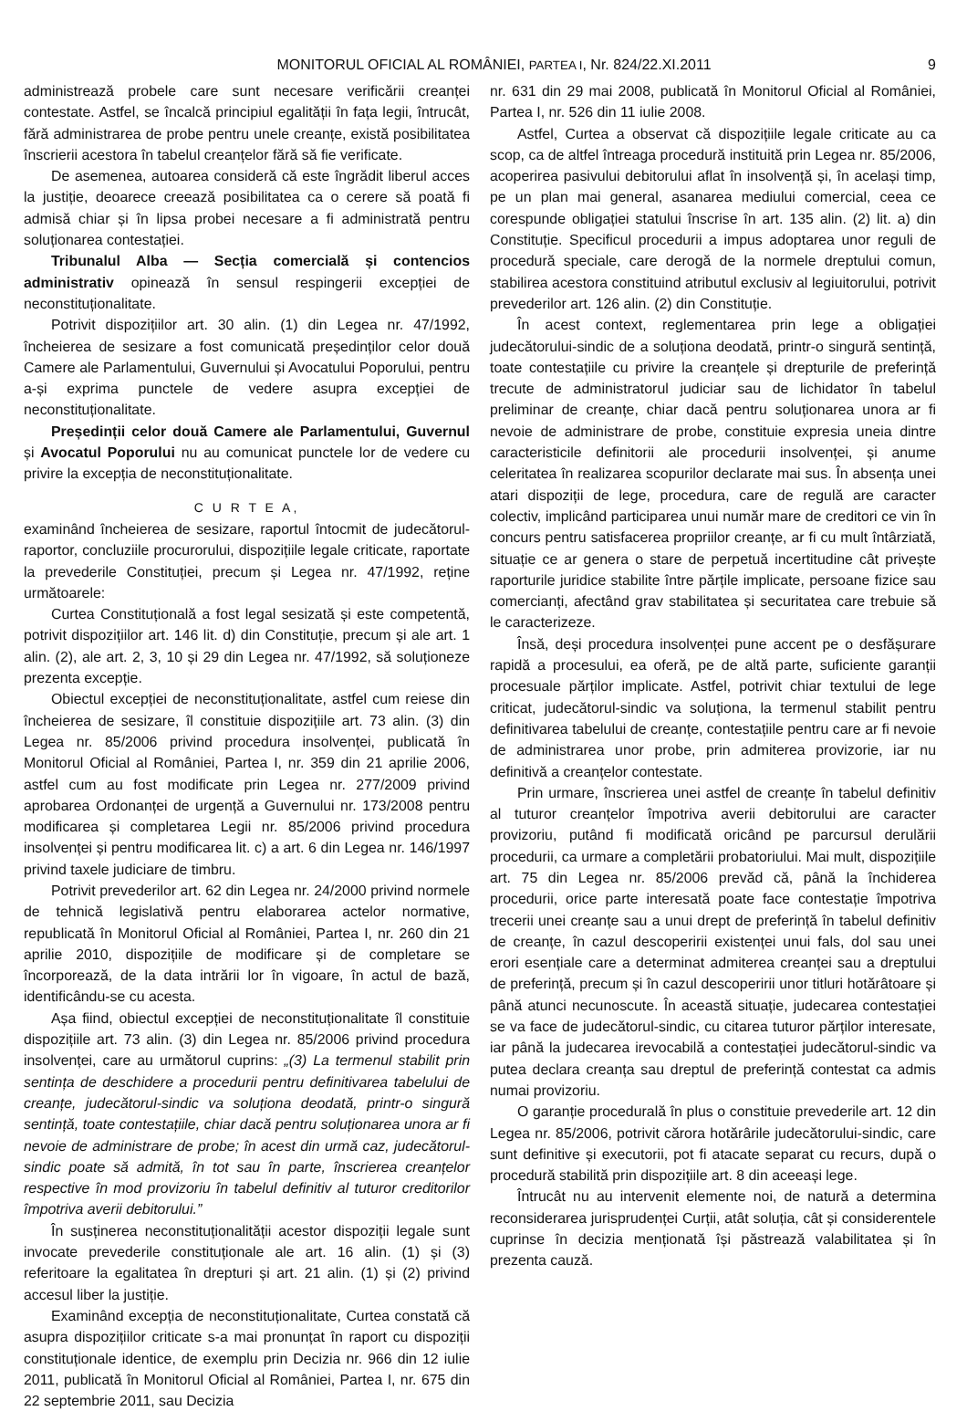MONITORUL OFICIAL AL ROMÂNIEI, PARTEA I, Nr. 824/22.XI.2011 9
administrează probele care sunt necesare verificării creanței contestate. Astfel, se încalcă principiul egalității în fața legii, întrucât, fără administrarea de probe pentru unele creanțe, există posibilitatea înscrierii acestora în tabelul creanțelor fără să fie verificate.
De asemenea, autoarea consideră că este îngrădit liberul acces la justiție, deoarece creează posibilitatea ca o cerere să poată fi admisă chiar și în lipsa probei necesare a fi administrată pentru soluționarea contestației.
Tribunalul Alba — Secția comercială și contencios administrativ opinează în sensul respingerii excepției de neconstituționalitate.
Potrivit dispozițiilor art. 30 alin. (1) din Legea nr. 47/1992, încheierea de sesizare a fost comunicată președinților celor două Camere ale Parlamentului, Guvernului și Avocatului Poporului, pentru a-și exprima punctele de vedere asupra excepției de neconstituționalitate.
Președinții celor două Camere ale Parlamentului, Guvernul și Avocatul Poporului nu au comunicat punctele lor de vedere cu privire la excepția de neconstituționalitate.
C U R T E A,
examinând încheierea de sesizare, raportul întocmit de judecătorul-raportor, concluziile procurorului, dispozițiile legale criticate, raportate la prevederile Constituției, precum și Legea nr. 47/1992, reține următoarele:
Curtea Constituțională a fost legal sesizată și este competentă, potrivit dispozițiilor art. 146 lit. d) din Constituție, precum și ale art. 1 alin. (2), ale art. 2, 3, 10 și 29 din Legea nr. 47/1992, să soluționeze prezenta excepție.
Obiectul excepției de neconstituționalitate, astfel cum reiese din încheierea de sesizare, îl constituie dispozițiile art. 73 alin. (3) din Legea nr. 85/2006 privind procedura insolvenței, publicată în Monitorul Oficial al României, Partea I, nr. 359 din 21 aprilie 2006, astfel cum au fost modificate prin Legea nr. 277/2009 privind aprobarea Ordonanței de urgență a Guvernului nr. 173/2008 pentru modificarea și completarea Legii nr. 85/2006 privind procedura insolvenței și pentru modificarea lit. c) a art. 6 din Legea nr. 146/1997 privind taxele judiciare de timbru.
Potrivit prevederilor art. 62 din Legea nr. 24/2000 privind normele de tehnică legislativă pentru elaborarea actelor normative, republicată în Monitorul Oficial al României, Partea I, nr. 260 din 21 aprilie 2010, dispozițiile de modificare și de completare se încorporează, de la data intrării lor în vigoare, în actul de bază, identificându-se cu acesta.
Așa fiind, obiectul excepției de neconstituționalitate îl constituie dispozițiile art. 73 alin. (3) din Legea nr. 85/2006 privind procedura insolvenței, care au următorul cuprins: „(3) La termenul stabilit prin sentința de deschidere a procedurii pentru definitivarea tabelului de creanțe, judecătorul-sindic va soluționa deodată, printr-o singură sentință, toate contestațiile, chiar dacă pentru soluționarea unora ar fi nevoie de administrare de probe; în acest din urmă caz, judecătorul-sindic poate să admită, în tot sau în parte, înscrierea creanțelor respective în mod provizoriu în tabelul definitiv al tuturor creditorilor împotriva averii debitorului.”
În susținerea neconstituționalității acestor dispoziții legale sunt invocate prevederile constituționale ale art. 16 alin. (1) și (3) referitoare la egalitatea în drepturi și art. 21 alin. (1) și (2) privind accesul liber la justiție.
Examinând excepția de neconstituționalitate, Curtea constată că asupra dispozițiilor criticate s-a mai pronunțat în raport cu dispoziții constituționale identice, de exemplu prin Decizia nr. 966 din 12 iulie 2011, publicată în Monitorul Oficial al României, Partea I, nr. 675 din 22 septembrie 2011, sau Decizia
nr. 631 din 29 mai 2008, publicată în Monitorul Oficial al României, Partea I, nr. 526 din 11 iulie 2008.
Astfel, Curtea a observat că dispozițiile legale criticate au ca scop, ca de altfel întreaga procedură instituită prin Legea nr. 85/2006, acoperirea pasivului debitorului aflat în insolvență și, în același timp, pe un plan mai general, asanarea mediului comercial, ceea ce corespunde obligației statului înscrise în art. 135 alin. (2) lit. a) din Constituție. Specificul procedurii a impus adoptarea unor reguli de procedură speciale, care derogă de la normele dreptului comun, stabilirea acestora constituind atributul exclusiv al legiuitorului, potrivit prevederilor art. 126 alin. (2) din Constituție.
În acest context, reglementarea prin lege a obligației judecătorului-sindic de a soluționa deodată, printr-o singură sentință, toate contestațiile cu privire la creanțele și drepturile de preferință trecute de administratorul judiciar sau de lichidator în tabelul preliminar de creanțe, chiar dacă pentru soluționarea unora ar fi nevoie de administrare de probe, constituie expresia uneia dintre caracteristicile definitorii ale procedurii insolvenței, și anume celeritatea în realizarea scopurilor declarate mai sus. În absența unei atari dispoziții de lege, procedura, care de regulă are caracter colectiv, implicând participarea unui număr mare de creditori ce vin în concurs pentru satisfacerea propriilor creanțe, ar fi cu mult întârziată, situație ce ar genera o stare de perpetuă incertitudine cât privește raporturile juridice stabilite între părțile implicate, persoane fizice sau comercianți, afectând grav stabilitatea și securitatea care trebuie să le caracterizeze.
Însă, deși procedura insolvenței pune accent pe o desfășurare rapidă a procesului, ea oferă, pe de altă parte, suficiente garanții procesuale părților implicate. Astfel, potrivit chiar textului de lege criticat, judecătorul-sindic va soluționa, la termenul stabilit pentru definitivarea tabelului de creanțe, contestațiile pentru care ar fi nevoie de administrarea unor probe, prin admiterea provizorie, iar nu definitivă a creanțelor contestate.
Prin urmare, înscrierea unei astfel de creanțe în tabelul definitiv al tuturor creanțelor împotriva averii debitorului are caracter provizoriu, putând fi modificată oricând pe parcursul derulării procedurii, ca urmare a completării probatoriului. Mai mult, dispozițiile art. 75 din Legea nr. 85/2006 prevăd că, până la închiderea procedurii, orice parte interesată poate face contestație împotriva trecerii unei creanțe sau a unui drept de preferință în tabelul definitiv de creanțe, în cazul descoperirii existenței unui fals, dol sau unei erori esențiale care a determinat admiterea creanței sau a dreptului de preferință, precum și în cazul descoperirii unor titluri hotărâtoare și până atunci necunoscute. În această situație, judecarea contestației se va face de judecătorul-sindic, cu citarea tuturor părților interesate, iar până la judecarea irevocabilă a contestației judecătorul-sindic va putea declara creanța sau dreptul de preferință contestat ca admis numai provizoriu.
O garanție procedurală în plus o constituie prevederile art. 12 din Legea nr. 85/2006, potrivit cărora hotărârile judecătorului-sindic, care sunt definitive și executorii, pot fi atacate separat cu recurs, după o procedură stabilită prin dispozițiile art. 8 din aceeași lege.
Întrucât nu au intervenit elemente noi, de natură a determina reconsiderarea jurisprudenței Curții, atât soluția, cât și considerentele cuprinse în decizia menționată își păstrează valabilitatea și în prezenta cauză.